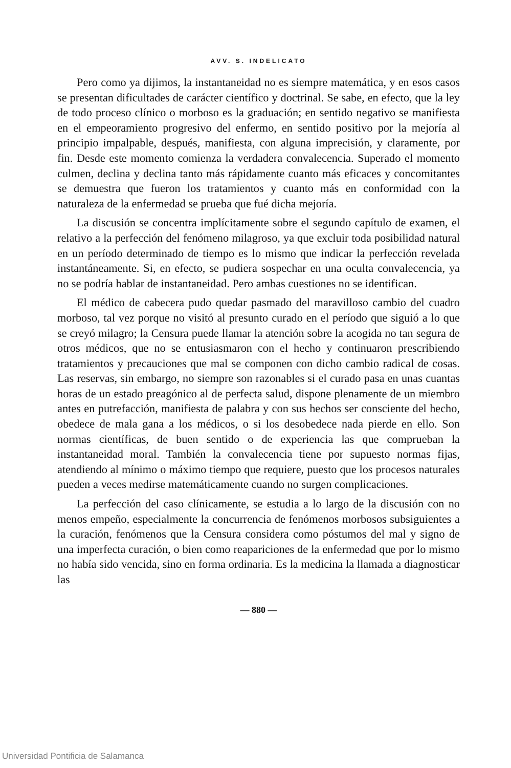AVV. S. INDELICATO
Pero como ya dijimos, la instantaneidad no es siempre matemática, y en esos casos se presentan dificultades de carácter científico y doctrinal. Se sabe, en efecto, que la ley de todo proceso clínico o morboso es la graduación; en sentido negativo se manifiesta en el empeoramiento progresivo del enfermo, en sentido positivo por la mejoría al principio impalpable, después, manifiesta, con alguna imprecisión, y claramente, por fin. Desde este momento comienza la verdadera convalecencia. Superado el momento culmen, declina y declina tanto más rápidamente cuanto más eficaces y concomitantes se demuestra que fueron los tratamientos y cuanto más en conformidad con la naturaleza de la enfermedad se prueba que fué dicha mejoría.
La discusión se concentra implícitamente sobre el segundo capítulo de examen, el relativo a la perfección del fenómeno milagroso, ya que excluir toda posibilidad natural en un período determinado de tiempo es lo mismo que indicar la perfección revelada instantáneamente. Si, en efecto, se pudiera sospechar en una oculta convalecencia, ya no se podría hablar de instantaneidad. Pero ambas cuestiones no se identifican.
El médico de cabecera pudo quedar pasmado del maravilloso cambio del cuadro morboso, tal vez porque no visitó al presunto curado en el período que siguió a lo que se creyó milagro; la Censura puede llamar la atención sobre la acogida no tan segura de otros médicos, que no se entusiasmaron con el hecho y continuaron prescribiendo tratamientos y precauciones que mal se componen con dicho cambio radical de cosas. Las reservas, sin embargo, no siempre son razonables si el curado pasa en unas cuantas horas de un estado preagónico al de perfecta salud, dispone plenamente de un miembro antes en putrefacción, manifiesta de palabra y con sus hechos ser consciente del hecho, obedece de mala gana a los médicos, o si los desobedece nada pierde en ello. Son normas científicas, de buen sentido o de experiencia las que comprueban la instantaneidad moral. También la convalecencia tiene por supuesto normas fijas, atendiendo al mínimo o máximo tiempo que requiere, puesto que los procesos naturales pueden a veces medirse matemáticamente cuando no surgen complicaciones.
La perfección del caso clínicamente, se estudia a lo largo de la discusión con no menos empeño, especialmente la concurrencia de fenómenos morbosos subsiguientes a la curación, fenómenos que la Censura considera como póstumos del mal y signo de una imperfecta curación, o bien como reapariciones de la enfermedad que por lo mismo no había sido vencida, sino en forma ordinaria. Es la medicina la llamada a diagnosticar las
— 880 —
Universidad Pontificia de Salamanca